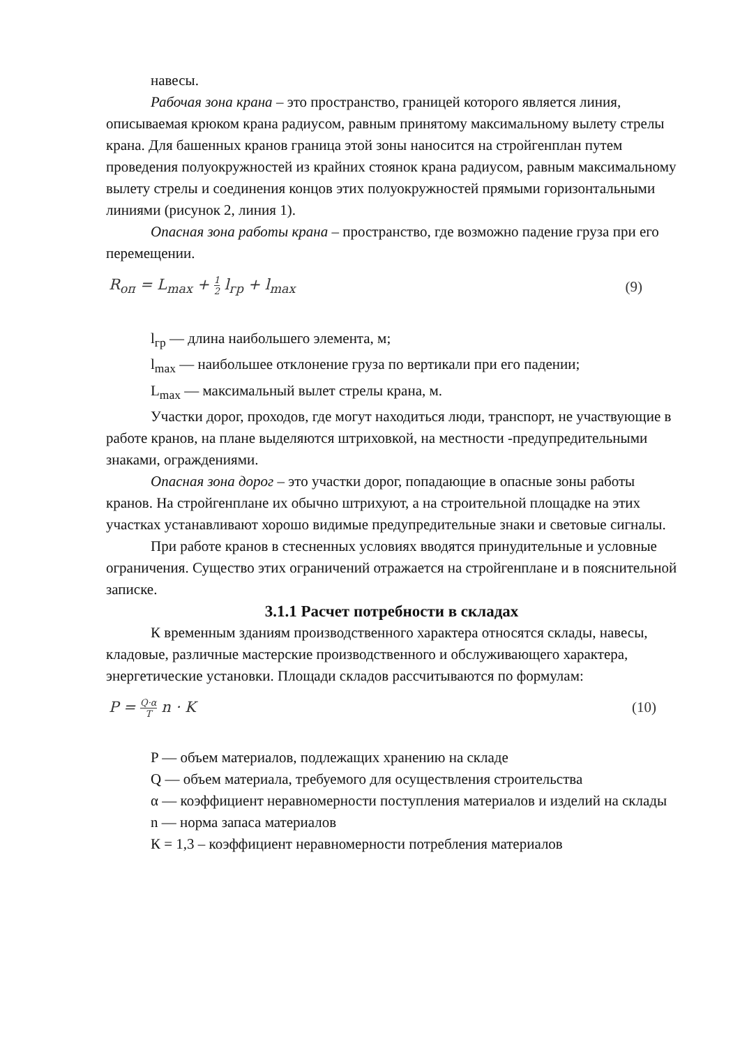навесы.
Рабочая зона крана – это пространство, границей которого является линия, описываемая крюком крана радиусом, равным принятому максимальному вылету стрелы крана. Для башенных кранов граница этой зоны наносится на стройгенплан путем проведения полуокружностей из крайних стоянок крана радиусом, равным максимальному вылету стрелы и соединения концов этих полуокружностей прямыми горизонтальными линиями (рисунок 2, линия 1).
Опасная зона работы крана – пространство, где возможно падение груза при его перемещении.
R<sub>оп</sub> = L<sub>max</sub> + 1 2 l<sub>гр</sub> + l<sub>max</sub> (9)
l<sub>гр</sub> — длина наибольшего элемента, м;
l<sub>max</sub> — наибольшее отклонение груза по вертикали при его падении;
L<sub>max</sub> — максимальный вылет стрелы крана, м.
Участки дорог, проходов, где могут находиться люди, транспорт, не участвующие в работе кранов, на плане выделяются штриховкой, на местности -предупредительными знаками, ограждениями.
Опасная зона дорог – это участки дорог, попадающие в опасные зоны работы кранов. На стройгенплане их обычно штрихуют, а на строительной площадке на этих участках устанавливают хорошо видимые предупредительные знаки и световые сигналы.
При работе кранов в стесненных условиях вводятся принудительные и условные ограничения. Существо этих ограничений отражается на стройгенплане и в пояснительной записке.
3.1.1 Расчет потребности в складах
К временным зданиям производственного характера относятся склады, навесы, кладовые, различные мастерские производственного и обслуживающего характера, энергетические установки. Площади складов рассчитываются по формулам:
P = Q·α T n · K (10)
P — объем материалов, подлежащих хранению на складе
Q — объем материала, требуемого для осуществления строительства
α — коэффициент неравномерности поступления материалов и изделий на склады
n — норма запаса материалов
К = 1,3 – коэффициент неравномерности потребления материалов